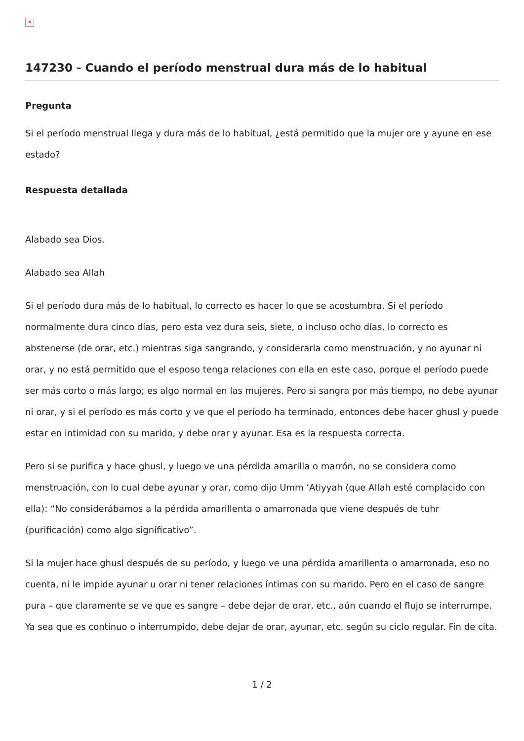✕
147230 - Cuando el período menstrual dura más de lo habitual
Pregunta
Si el período menstrual llega y dura más de lo habitual, ¿está permitido que la mujer ore y ayune en ese estado?
Respuesta detallada
Alabado sea Dios.
Alabado sea Allah
Si el período dura más de lo habitual, lo correcto es hacer lo que se acostumbra. Si el período normalmente dura cinco días, pero esta vez dura seis, siete, o incluso ocho días, lo correcto es abstenerse (de orar, etc.) mientras siga sangrando, y considerarla como menstruación, y no ayunar ni orar, y no está permitido que el esposo tenga relaciones con ella en este caso, porque el período puede ser más corto o más largo; es algo normal en las mujeres. Pero si sangra por más tiempo, no debe ayunar ni orar, y si el período es más corto y ve que el período ha terminado, entonces debe hacer ghusl y puede estar en intimidad con su marido, y debe orar y ayunar. Esa es la respuesta correcta.
Pero si se purifica y hace ghusl, y luego ve una pérdida amarilla o marrón, no se considera como menstruación, con lo cual debe ayunar y orar, como dijo Umm ‘Atiyyah (que Allah esté complacido con ella): “No considerábamos a la pérdida amarillenta o amarronada que viene después de tuhr (purificación) como algo significativo”.
Si la mujer hace ghusl después de su período, y luego ve una pérdida amarillenta o amarronada, eso no cuenta, ni le impide ayunar u orar ni tener relaciones íntimas con su marido. Pero en el caso de sangre pura – que claramente se ve que es sangre – debe dejar de orar, etc., aún cuando el flujo se interrumpe. Ya sea que es continuo o interrumpido, debe dejar de orar, ayunar, etc. según su ciclo regular. Fin de cita.
1 / 2